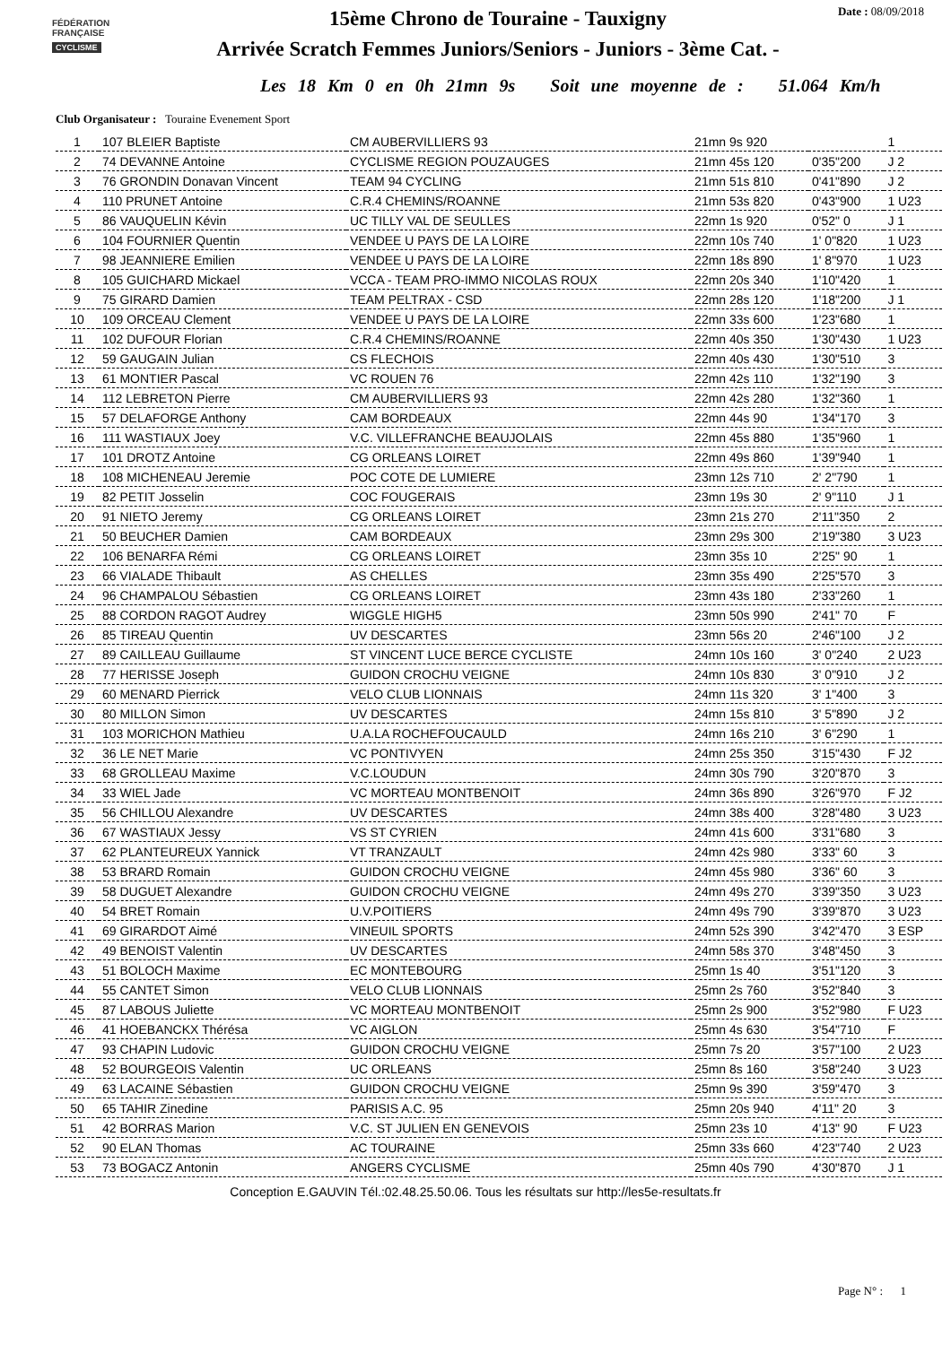FÉDÉRATION
FRANÇAISE
CYCLISME
Date : 08/09/2018
15ème Chrono de Touraine - Tauxigny
Arrivée Scratch Femmes Juniors/Seniors - Juniors - 3ème Cat. -
Les 18 Km 0 en 0h 21mn 9s Soit une moyenne de : 51.064 Km/h
Club Organisateur : Touraine Evenement Sport
| 1 | 107 BLEIER Baptiste | CM AUBERVILLIERS 93 | 21mn 9s 920 | | 1 |
| 2 | 74 DEVANNE Antoine | CYCLISME REGION POUZAUGES | 21mn 45s 120 | 0'35"200 | J 2 |
| 3 | 76 GRONDIN Donavan Vincent | TEAM 94 CYCLING | 21mn 51s 810 | 0'41"890 | J 2 |
| 4 | 110 PRUNET Antoine | C.R.4 CHEMINS/ROANNE | 21mn 53s 820 | 0'43"900 | 1 U23 |
| 5 | 86 VAUQUELIN Kévin | UC TILLY VAL DE SEULLES | 22mn 1s 920 | 0'52" 0 | J 1 |
| 6 | 104 FOURNIER Quentin | VENDEE U PAYS DE LA LOIRE | 22mn 10s 740 | 1' 0"820 | 1 U23 |
| 7 | 98 JEANNIERE Emilien | VENDEE U PAYS DE LA LOIRE | 22mn 18s 890 | 1' 8"970 | 1 U23 |
| 8 | 105 GUICHARD Mickael | VCCA - TEAM PRO-IMMO NICOLAS ROUX | 22mn 20s 340 | 1'10"420 | 1 |
| 9 | 75 GIRARD Damien | TEAM PELTRAX - CSD | 22mn 28s 120 | 1'18"200 | J 1 |
| 10 | 109 ORCEAU Clement | VENDEE U PAYS DE LA LOIRE | 22mn 33s 600 | 1'23"680 | 1 |
| 11 | 102 DUFOUR Florian | C.R.4 CHEMINS/ROANNE | 22mn 40s 350 | 1'30"430 | 1 U23 |
| 12 | 59 GAUGAIN Julian | CS FLECHOIS | 22mn 40s 430 | 1'30"510 | 3 |
| 13 | 61 MONTIER Pascal | VC ROUEN 76 | 22mn 42s 110 | 1'32"190 | 3 |
| 14 | 112 LEBRETON Pierre | CM AUBERVILLIERS 93 | 22mn 42s 280 | 1'32"360 | 1 |
| 15 | 57 DELAFORGE Anthony | CAM BORDEAUX | 22mn 44s 90 | 1'34"170 | 3 |
| 16 | 111 WASTIAUX Joey | V.C. VILLEFRANCHE BEAUJOLAIS | 22mn 45s 880 | 1'35"960 | 1 |
| 17 | 101 DROTZ Antoine | CG ORLEANS LOIRET | 22mn 49s 860 | 1'39"940 | 1 |
| 18 | 108 MICHENEAU Jeremie | POC COTE DE LUMIERE | 23mn 12s 710 | 2' 2"790 | 1 |
| 19 | 82 PETIT Josselin | COC FOUGERAIS | 23mn 19s 30 | 2' 9"110 | J 1 |
| 20 | 91 NIETO Jeremy | CG ORLEANS LOIRET | 23mn 21s 270 | 2'11"350 | 2 |
| 21 | 50 BEUCHER Damien | CAM BORDEAUX | 23mn 29s 300 | 2'19"380 | 3 U23 |
| 22 | 106 BENARFA Rémi | CG ORLEANS LOIRET | 23mn 35s 10 | 2'25" 90 | 1 |
| 23 | 66 VIALADE Thibault | AS CHELLES | 23mn 35s 490 | 2'25"570 | 3 |
| 24 | 96 CHAMPALOU Sébastien | CG ORLEANS LOIRET | 23mn 43s 180 | 2'33"260 | 1 |
| 25 | 88 CORDON RAGOT Audrey | WIGGLE HIGH5 | 23mn 50s 990 | 2'41" 70 | F |
| 26 | 85 TIREAU Quentin | UV DESCARTES | 23mn 56s 20 | 2'46"100 | J 2 |
| 27 | 89 CAILLEAU Guillaume | ST VINCENT LUCE BERCE CYCLISTE | 24mn 10s 160 | 3' 0"240 | 2 U23 |
| 28 | 77 HERISSE Joseph | GUIDON CROCHU VEIGNE | 24mn 10s 830 | 3' 0"910 | J 2 |
| 29 | 60 MENARD Pierrick | VELO CLUB LIONNAIS | 24mn 11s 320 | 3' 1"400 | 3 |
| 30 | 80 MILLON Simon | UV DESCARTES | 24mn 15s 810 | 3' 5"890 | J 2 |
| 31 | 103 MORICHON Mathieu | U.A.LA ROCHEFOUCAULD | 24mn 16s 210 | 3' 6"290 | 1 |
| 32 | 36 LE NET Marie | VC PONTIVYEN | 24mn 25s 350 | 3'15"430 | F J2 |
| 33 | 68 GROLLEAU Maxime | V.C.LOUDUN | 24mn 30s 790 | 3'20"870 | 3 |
| 34 | 33 WIEL Jade | VC MORTEAU MONTBENOIT | 24mn 36s 890 | 3'26"970 | F J2 |
| 35 | 56 CHILLOU Alexandre | UV DESCARTES | 24mn 38s 400 | 3'28"480 | 3 U23 |
| 36 | 67 WASTIAUX Jessy | VS ST CYRIEN | 24mn 41s 600 | 3'31"680 | 3 |
| 37 | 62 PLANTEUREUX Yannick | VT TRANZAULT | 24mn 42s 980 | 3'33" 60 | 3 |
| 38 | 53 BRARD Romain | GUIDON CROCHU VEIGNE | 24mn 45s 980 | 3'36" 60 | 3 |
| 39 | 58 DUGUET Alexandre | GUIDON CROCHU VEIGNE | 24mn 49s 270 | 3'39"350 | 3 U23 |
| 40 | 54 BRET Romain | U.V.POITIERS | 24mn 49s 790 | 3'39"870 | 3 U23 |
| 41 | 69 GIRARDOT Aimé | VINEUIL SPORTS | 24mn 52s 390 | 3'42"470 | 3 ESP |
| 42 | 49 BENOIST Valentin | UV DESCARTES | 24mn 58s 370 | 3'48"450 | 3 |
| 43 | 51 BOLOCH Maxime | EC MONTEBOURG | 25mn 1s 40 | 3'51"120 | 3 |
| 44 | 55 CANTET Simon | VELO CLUB LIONNAIS | 25mn 2s 760 | 3'52"840 | 3 |
| 45 | 87 LABOUS Juliette | VC MORTEAU MONTBENOIT | 25mn 2s 900 | 3'52"980 | F U23 |
| 46 | 41 HOEBANCKX Thérésa | VC AIGLON | 25mn 4s 630 | 3'54"710 | F |
| 47 | 93 CHAPIN Ludovic | GUIDON CROCHU VEIGNE | 25mn 7s 20 | 3'57"100 | 2 U23 |
| 48 | 52 BOURGEOIS Valentin | UC ORLEANS | 25mn 8s 160 | 3'58"240 | 3 U23 |
| 49 | 63 LACAINE Sébastien | GUIDON CROCHU VEIGNE | 25mn 9s 390 | 3'59"470 | 3 |
| 50 | 65 TAHIR Zinedine | PARISIS A.C. 95 | 25mn 20s 940 | 4'11" 20 | 3 |
| 51 | 42 BORRAS Marion | V.C. ST JULIEN EN GENEVOIS | 25mn 23s 10 | 4'13" 90 | F U23 |
| 52 | 90 ELAN Thomas | AC TOURAINE | 25mn 33s 660 | 4'23"740 | 2 U23 |
| 53 | 73 BOGACZ Antonin | ANGERS CYCLISME | 25mn 40s 790 | 4'30"870 | J 1 |
Conception E.GAUVIN Tél.:02.48.25.50.06. Tous les résultats sur http://les5e-resultats.fr
Page N° : 1